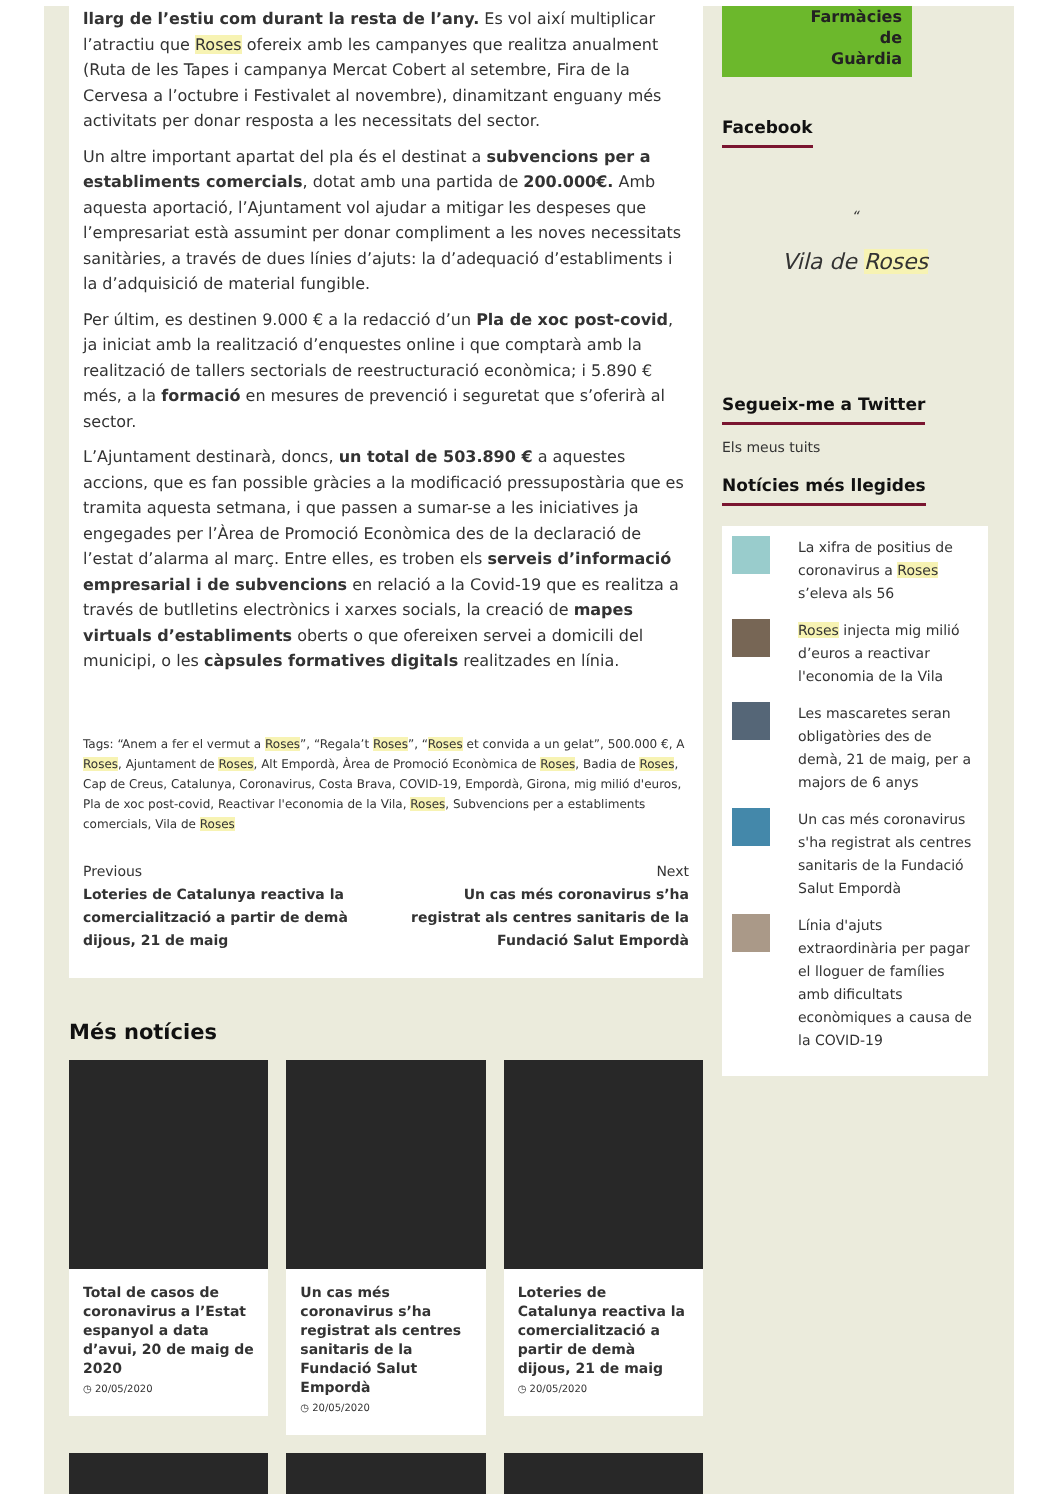llarg de l’estiu com durant la resta de l’any. Es vol així multiplicar l’atractiu que Roses ofereix amb les campanyes que realitza anualment (Ruta de les Tapes i campanya Mercat Cobert al setembre, Fira de la Cervesa a l’octubre i Festivalet al novembre), dinamitzant enguany més activitats per donar resposta a les necessitats del sector.
Un altre important apartat del pla és el destinat a subvencions per a establiments comercials, dotat amb una partida de 200.000€. Amb aquesta aportació, l’Ajuntament vol ajudar a mitigar les despeses que l’empresariat està assumint per donar compliment a les noves necessitats sanitàries, a través de dues línies d’ajuts: la d’adequació d’establiments i la d’adquisició de material fungible.
Per últim, es destinen 9.000 € a la redacció d’un Pla de xoc post-covid, ja iniciat amb la realització d’enquestes online i que comptarà amb la realització de tallers sectorials de reestructuració econòmica; i 5.890 € més, a la formació en mesures de prevenció i seguretat que s’oferirà al sector.
L’Ajuntament destinarà, doncs, un total de 503.890 € a aquestes accions, que es fan possible gràcies a la modificació pressupostària que es tramita aquesta setmana, i que passen a sumar-se a les iniciatives ja engegades per l’Àrea de Promoció Econòmica des de la declaració de l’estat d’alarma al març. Entre elles, es troben els serveis d’informació empresarial i de subvencions en relació a la Covid-19 que es realitza a través de butlletins electrònics i xarxes socials, la creació de mapes virtuals d’establiments oberts o que ofereixen servei a domicili del municipi, o les càpsules formatives digitals realitzades en línia.
Tags: “Anem a fer el vermut a Roses”, “Regala’t Roses”, “Roses et convida a un gelat”, 500.000 €, A Roses, Ajuntament de Roses, Alt Empordà, Àrea de Promoció Econòmica de Roses, Badia de Roses, Cap de Creus, Catalunya, Coronavirus, Costa Brava, COVID-19, Empordà, Girona, mig milió d'euros, Pla de xoc post-covid, Reactivar l'economia de la Vila, Roses, Subvencions per a establiments comercials, Vila de Roses
Previous
Loteries de Catalunya reactiva la comercialització a partir de demà dijous, 21 de maig
Next
Un cas més coronavirus s’ha registrat als centres sanitaris de la Fundació Salut Empordà
Més notícies
Total de casos de coronavirus a l’Estat espanyol a data d’avui, 20 de maig de 2020
◷ 20/05/2020
Un cas més coronavirus s’ha registrat als centres sanitaris de la Fundació Salut Empordà
◷ 20/05/2020
Loteries de Catalunya reactiva la comercialització a partir de demà dijous, 21 de maig
◷ 20/05/2020
Farmàcies
de
Guàrdia
Facebook
“
Vila de Roses
Segueix-me a Twitter
Els meus tuits
Notícies més llegides
La xifra de positius de coronavirus a Roses s’eleva als 56
Roses injecta mig milió d’euros a reactivar l'economia de la Vila
Les mascaretes seran obligatòries des de demà, 21 de maig, per a majors de 6 anys
Un cas més coronavirus s'ha registrat als centres sanitaris de la Fundació Salut Empordà
Línia d'ajuts extraordinària per pagar el lloguer de famílies amb dificultats econòmiques a causa de la COVID-19